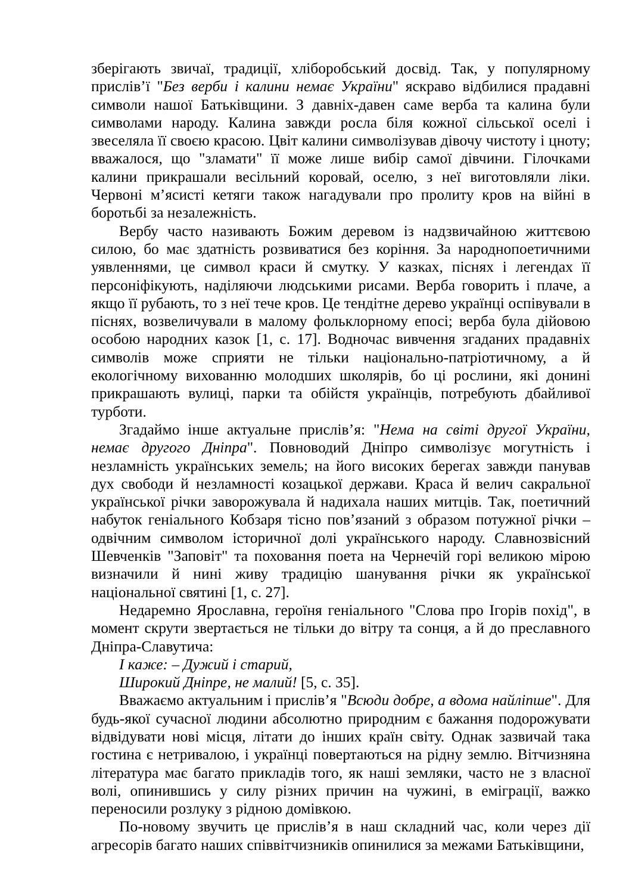зберігають звичаї, традиції, хліборобський досвід. Так, у популярному прислів’ї "Без верби і калини немає України" яскраво відбилися прадавні символи нашої Батьківщини. З давніх-давен саме верба та калина були символами народу. Калина завжди росла біля кожної сільської оселі і звеселяла її своєю красою. Цвіт калини символізував дівочу чистоту і цноту; вважалося, що "зламати" її може лише вибір самої дівчини. Гілочками калини прикрашали весільний коровай, оселю, з неї виготовляли ліки. Червоні м’ясисті кетяги також нагадували про пролиту кров на війні в боротьбі за незалежність.
Вербу часто називають Божим деревом із надзвичайною життєвою силою, бо має здатність розвиватися без коріння. За народнопоетичними уявленнями, це символ краси й смутку. У казках, піснях і легендах її персоніфікують, наділяючи людськими рисами. Верба говорить і плаче, а якщо її рубають, то з неї тече кров. Це тендітне дерево українці оспівували в піснях, возвеличували в малому фольклорному епосі; верба була дійовою особою народних казок [1, с. 17]. Водночас вивчення згаданих прадавніх символів може сприяти не тільки національно-патріотичному, а й екологічному вихованню молодших школярів, бо ці рослини, які донині прикрашають вулиці, парки та обійстя українців, потребують дбайливої турботи.
Згадаймо інше актуальне прислів’я: "Нема на світі другої України, немає другого Дніпра". Повноводий Дніпро символізує могутність і незламність українських земель; на його високих берегах завжди панував дух свободи й незламності козацької держави. Краса й велич сакральної української річки заворожувала й надихала наших митців. Так, поетичний набуток геніального Кобзаря тісно пов’язаний з образом потужної річки – одвічним символом історичної долі українського народу. Славнозвісний Шевченків "Заповіт" та поховання поета на Чернечій горі великою мірою визначили й нині живу традицію шанування річки як української національної святині [1, с. 27].
Недаремно Ярославна, героїня геніального "Слова про Ігорів похід", в момент скрути звертається не тільки до вітру та сонця, а й до преславного Дніпра-Славутича:
І каже: – Дужий і старий,
Широкий Дніпре, не малий! [5, с. 35].
Вважаємо актуальним і прислів’я "Всюди добре, а вдома найліпше". Для будь-якої сучасної людини абсолютно природним є бажання подорожувати відвідувати нові місця, літати до інших країн світу. Однак зазвичай така гостина є нетривалою, і українці повертаються на рідну землю. Вітчизняна література має багато прикладів того, як наші земляки, часто не з власної волі, опинившись у силу різних причин на чужині, в еміграції, важко переносили розлуку з рідною домівкою.
По-новому звучить це прислів’я в наш складний час, коли через дії агресорів багато наших співвітчизників опинилися за межами Батьківщини,